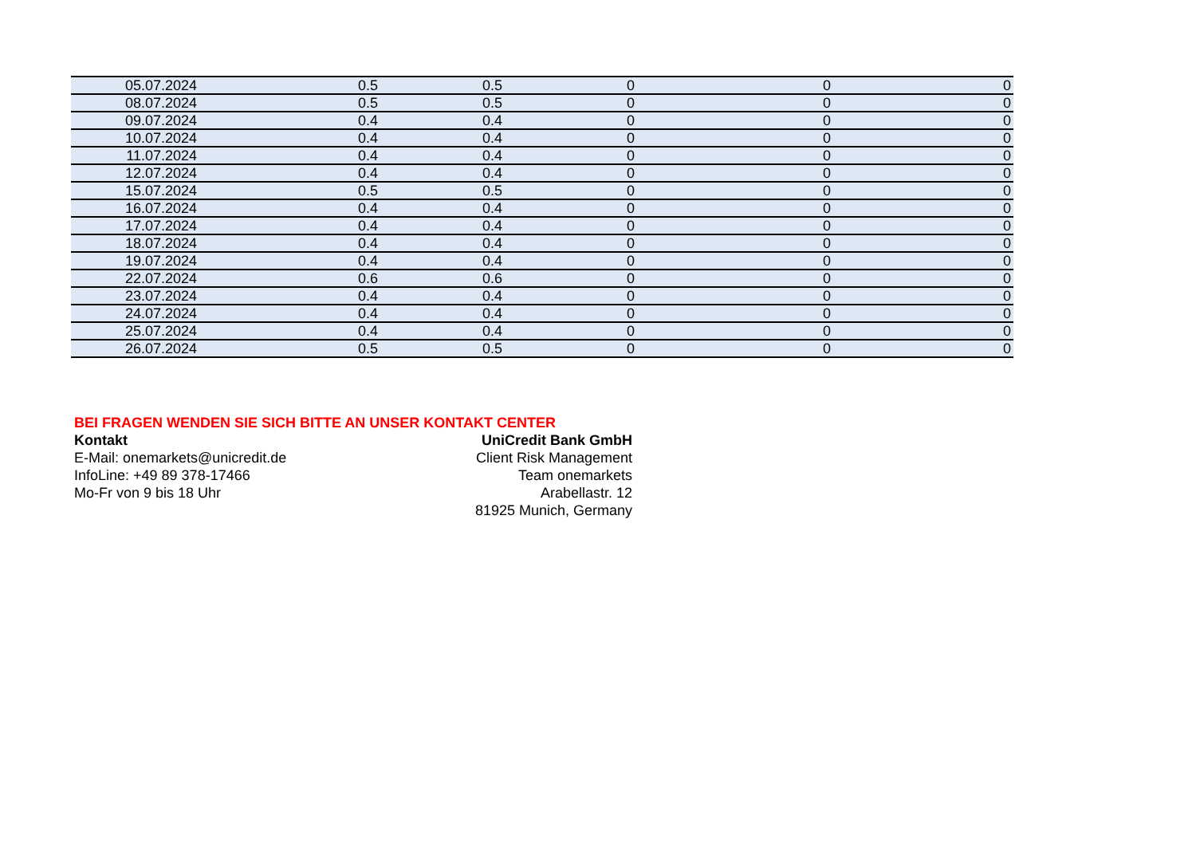| 05.07.2024 | 0.5 | 0.5 | 0 | 0 | 0 |
| 08.07.2024 | 0.5 | 0.5 | 0 | 0 | 0 |
| 09.07.2024 | 0.4 | 0.4 | 0 | 0 | 0 |
| 10.07.2024 | 0.4 | 0.4 | 0 | 0 | 0 |
| 11.07.2024 | 0.4 | 0.4 | 0 | 0 | 0 |
| 12.07.2024 | 0.4 | 0.4 | 0 | 0 | 0 |
| 15.07.2024 | 0.5 | 0.5 | 0 | 0 | 0 |
| 16.07.2024 | 0.4 | 0.4 | 0 | 0 | 0 |
| 17.07.2024 | 0.4 | 0.4 | 0 | 0 | 0 |
| 18.07.2024 | 0.4 | 0.4 | 0 | 0 | 0 |
| 19.07.2024 | 0.4 | 0.4 | 0 | 0 | 0 |
| 22.07.2024 | 0.6 | 0.6 | 0 | 0 | 0 |
| 23.07.2024 | 0.4 | 0.4 | 0 | 0 | 0 |
| 24.07.2024 | 0.4 | 0.4 | 0 | 0 | 0 |
| 25.07.2024 | 0.4 | 0.4 | 0 | 0 | 0 |
| 26.07.2024 | 0.5 | 0.5 | 0 | 0 | 0 |
BEI FRAGEN WENDEN SIE SICH BITTE AN UNSER KONTAKT CENTER
Kontakt
E-Mail: onemarkets@unicredit.de
InfoLine: +49 89 378-17466
Mo-Fr von 9 bis 18 Uhr
UniCredit Bank GmbH
Client Risk Management
Team onemarkets
Arabellastr. 12
81925 Munich, Germany